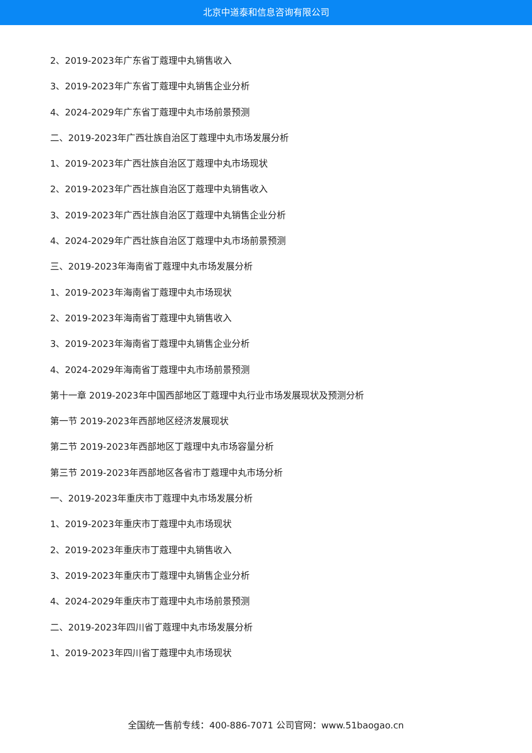北京中道泰和信息咨询有限公司
2、2019-2023年广东省丁蔻理中丸销售收入
3、2019-2023年广东省丁蔻理中丸销售企业分析
4、2024-2029年广东省丁蔻理中丸市场前景预测
二、2019-2023年广西壮族自治区丁蔻理中丸市场发展分析
1、2019-2023年广西壮族自治区丁蔻理中丸市场现状
2、2019-2023年广西壮族自治区丁蔻理中丸销售收入
3、2019-2023年广西壮族自治区丁蔻理中丸销售企业分析
4、2024-2029年广西壮族自治区丁蔻理中丸市场前景预测
三、2019-2023年海南省丁蔻理中丸市场发展分析
1、2019-2023年海南省丁蔻理中丸市场现状
2、2019-2023年海南省丁蔻理中丸销售收入
3、2019-2023年海南省丁蔻理中丸销售企业分析
4、2024-2029年海南省丁蔻理中丸市场前景预测
第十一章 2019-2023年中国西部地区丁蔻理中丸行业市场发展现状及预测分析
第一节 2019-2023年西部地区经济发展现状
第二节 2019-2023年西部地区丁蔻理中丸市场容量分析
第三节 2019-2023年西部地区各省市丁蔻理中丸市场分析
一、2019-2023年重庆市丁蔻理中丸市场发展分析
1、2019-2023年重庆市丁蔻理中丸市场现状
2、2019-2023年重庆市丁蔻理中丸销售收入
3、2019-2023年重庆市丁蔻理中丸销售企业分析
4、2024-2029年重庆市丁蔻理中丸市场前景预测
二、2019-2023年四川省丁蔻理中丸市场发展分析
1、2019-2023年四川省丁蔻理中丸市场现状
全国统一售前专线：400-886-7071 公司官网：www.51baogao.cn